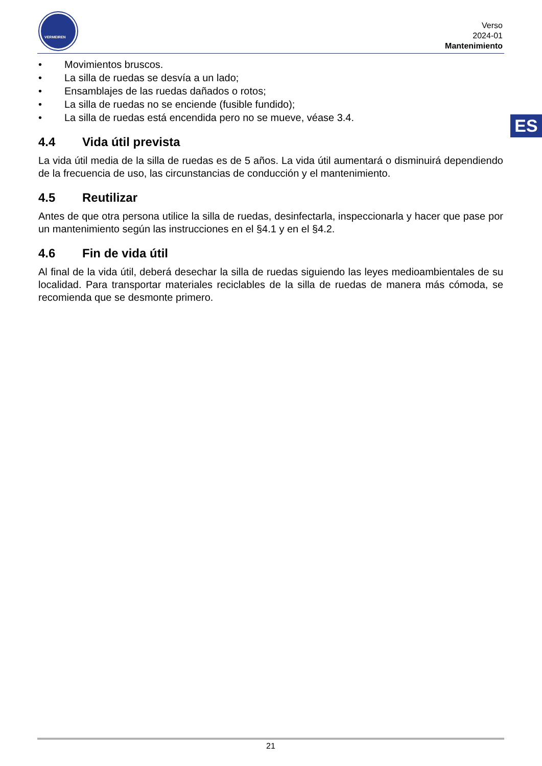VERMEIREN
Verso
2024-01
Mantenimiento
ES
• Movimientos bruscos.
• La silla de ruedas se desvía a un lado;
• Ensamblajes de las ruedas dañados o rotos;
• La silla de ruedas no se enciende (fusible fundido);
• La silla de ruedas está encendida pero no se mueve, véase 3.4.
4.4 Vida útil prevista
La vida útil media de la silla de ruedas es de 5 años. La vida útil aumentará o disminuirá dependiendo de la frecuencia de uso, las circunstancias de conducción y el mantenimiento.
4.5 Reutilizar
Antes de que otra persona utilice la silla de ruedas, desinfectarla, inspeccionarla y hacer que pase por un mantenimiento según las instrucciones en el §4.1 y en el §4.2.
4.6 Fin de vida útil
Al final de la vida útil, deberá desechar la silla de ruedas siguiendo las leyes medioambientales de su localidad. Para transportar materiales reciclables de la silla de ruedas de manera más cómoda, se recomienda que se desmonte primero.
21